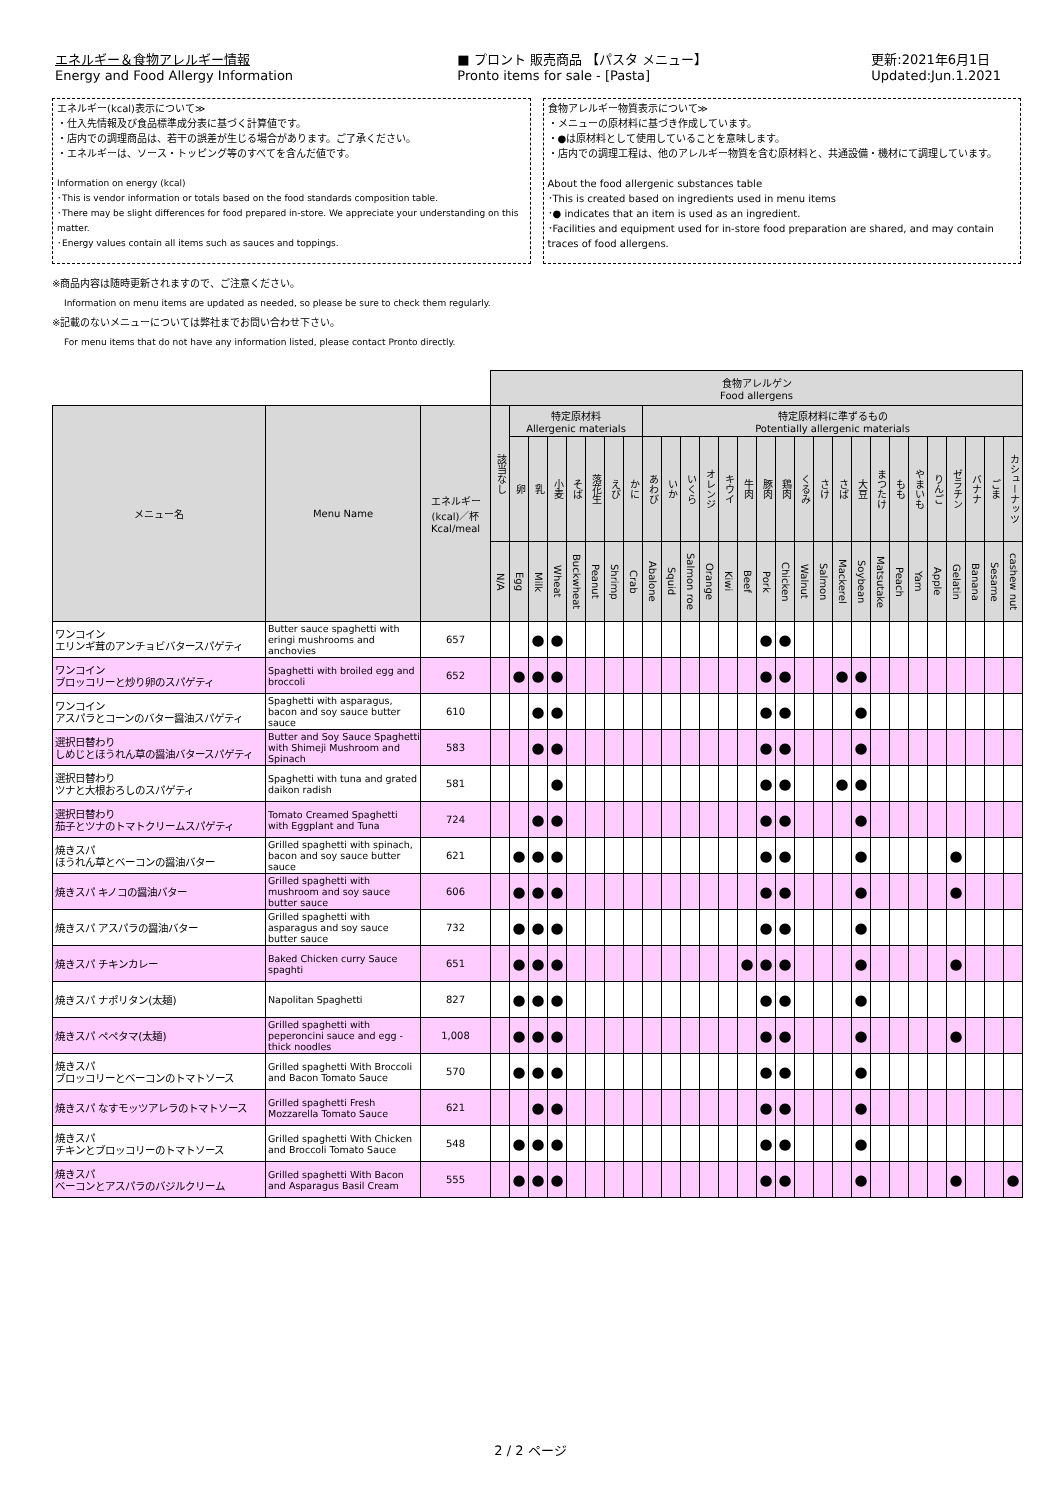エネルギー＆食物アレルギー情報
Energy and Food Allergy Information
■ プロント 販売商品 【パスタ メニュー】
Pronto items for sale - [Pasta]
更新:2021年6月1日
Updated:Jun.1.2021
エネルギー(kcal)表示について≫
・仕入先情報及び食品標準成分表に基づく計算値です。
・店内での調理商品は、若干の誤差が生じる場合があります。ご了承ください。
・エネルギーは、ソース・トッピング等のすべてを含んだ値です。
Information on energy (kcal)
･This is vendor information or totals based on the food standards composition table.
･There may be slight differences for food prepared in-store. We appreciate your understanding on this matter.
･Energy values contain all items such as sauces and toppings.
食物アレルギー物質表示について≫
・メニューの原材料に基づき作成しています。
・●は原材料として使用していることを意味します。
・店内での調理工程は、他のアレルギー物質を含む原材料と、共通設備・機材にて調理しています。
About the food allergenic substances table
･This is created based on ingredients used in menu items
･● indicates that an item is used as an ingredient.
･Facilities and equipment used for in-store food preparation are shared, and may contain traces of food allergens.
※商品内容は随時更新されますので、ご注意ください。
Information on menu items are updated as needed, so please be sure to check them regularly.
※記載のないメニューについては弊社までお問い合わせ下さい。
For menu items that do not have any information listed, please contact Pronto directly.
| | | | 食物アレルゲン Food allergens | | | | | | | | | | | | | | | | | | | | | | | | | | | |
| メニュー名 | Menu Name | エネルギー (kcal)／杯 Kcal/meal | 該当なし | 特定原材料 Allergenic materials | | | | | | | 特定原材料に準ずるもの Potentially allergenic materials | | | | | | | | | | | | | | | | | | | |
| | | | | 卵 | 乳 | 小麦 | そば | 落花生 | えび | かに | あわび | いか | いくら | オレンジ | キウイ | 牛肉 | 豚肉 | 鶏肉 | くるみ | さけ | さば | 大豆 | まつたけ | もも | やまいも | りんご | ゼラチン | バナナ | ごま | カシューナッツ |
| | | | N/A | Egg | Milk | Wheat | Buckwheat | Peanut | Shrimp | Crab | Abalone | Squid | Salmon roe | Orange | Kiwi | Beef | Pork | Chicken | Walnut | Salmon | Mackerel | Soybean | Matsutake | Peach | Yam | Apple | Gelatin | Banana | Sesame | cashew nut |
| ワンコイン エリンギ茸のアンチョビバタースパゲティ | Butter sauce spaghetti with eringi mushrooms and anchovies | 657 | | | ● | ● | | | | | | | | | | | ● | ● | | | | | | | | | | | | |
| ワンコイン ブロッコリーと炒り卵のスパゲティ | Spaghetti with broiled egg and broccoli | 652 | | ● | ● | ● | | | | | | | | | | | ● | ● | | | ● | ● | | | | | | | | |
| ワンコイン アスパラとコーンのバター醤油スパゲティ | Spaghetti with asparagus, bacon and soy sauce butter sauce | 610 | | | ● | ● | | | | | | | | | | | ● | ● | | | | ● | | | | | | | | |
| 選択日替わり しめじとほうれん草の醤油バタースパゲティ | Butter and Soy Sauce Spaghetti with Shimeji Mushroom and Spinach | 583 | | | ● | ● | | | | | | | | | | | ● | ● | | | | ● | | | | | | | | |
| 選択日替わり ツナと大根おろしのスパゲティ | Spaghetti with tuna and grated daikon radish | 581 | | | | ● | | | | | | | | | | | ● | ● | | | ● | ● | | | | | | | | |
| 選択日替わり 茄子とツナのトマトクリームスパゲティ | Tomato Creamed Spaghetti with Eggplant and Tuna | 724 | | | ● | ● | | | | | | | | | | | ● | ● | | | | ● | | | | | | | | |
| 焼きスパ ほうれん草とベーコンの醤油バター | Grilled spaghetti with spinach, bacon and soy sauce butter sauce | 621 | | ● | ● | ● | | | | | | | | | | | ● | ● | | | | ● | | | | | ● | | | |
| 焼きスパ キノコの醤油バター | Grilled spaghetti with mushroom and soy sauce butter sauce | 606 | | ● | ● | ● | | | | | | | | | | | ● | ● | | | | ● | | | | | ● | | | |
| 焼きスパ アスパラの醤油バター | Grilled spaghetti with asparagus and soy sauce butter sauce | 732 | | ● | ● | ● | | | | | | | | | | | ● | ● | | | | ● | | | | | | | | |
| 焼きスパ チキンカレー | Baked Chicken curry Sauce spaghti | 651 | | ● | ● | ● | | | | | | | | | | ● | ● | ● | | | | ● | | | | | ● | | | |
| 焼きスパ ナポリタン(太麺) | Napolitan Spaghetti | 827 | | ● | ● | ● | | | | | | | | | | | ● | ● | | | | ● | | | | | | | | |
| 焼きスパ ペペタマ(太麺) | Grilled spaghetti with peperoncini sauce and egg - thick noodles | 1,008 | | ● | ● | ● | | | | | | | | | | | ● | ● | | | | ● | | | | | ● | | | |
| 焼きスパ ブロッコリーとベーコンのトマトソース | Grilled spaghetti With Broccoli and Bacon Tomato Sauce | 570 | | ● | ● | ● | | | | | | | | | | | ● | ● | | | | ● | | | | | | | | |
| 焼きスパ なすモッツアレラのトマトソース | Grilled spaghetti Fresh Mozzarella Tomato Sauce | 621 | | | ● | ● | | | | | | | | | | | ● | ● | | | | ● | | | | | | | | |
| 焼きスパ チキンとブロッコリーのトマトソース | Grilled spaghetti With Chicken and Broccoli Tomato Sauce | 548 | | ● | ● | ● | | | | | | | | | | | ● | ● | | | | ● | | | | | | | | |
| 焼きスパ ベーコンとアスパラのバジルクリーム | Grilled spaghetti With Bacon and Asparagus Basil Cream | 555 | | ● | ● | ● | | | | | | | | | | | ● | ● | | | | ● | | | | | ● | | | ● |
2 / 2 ページ